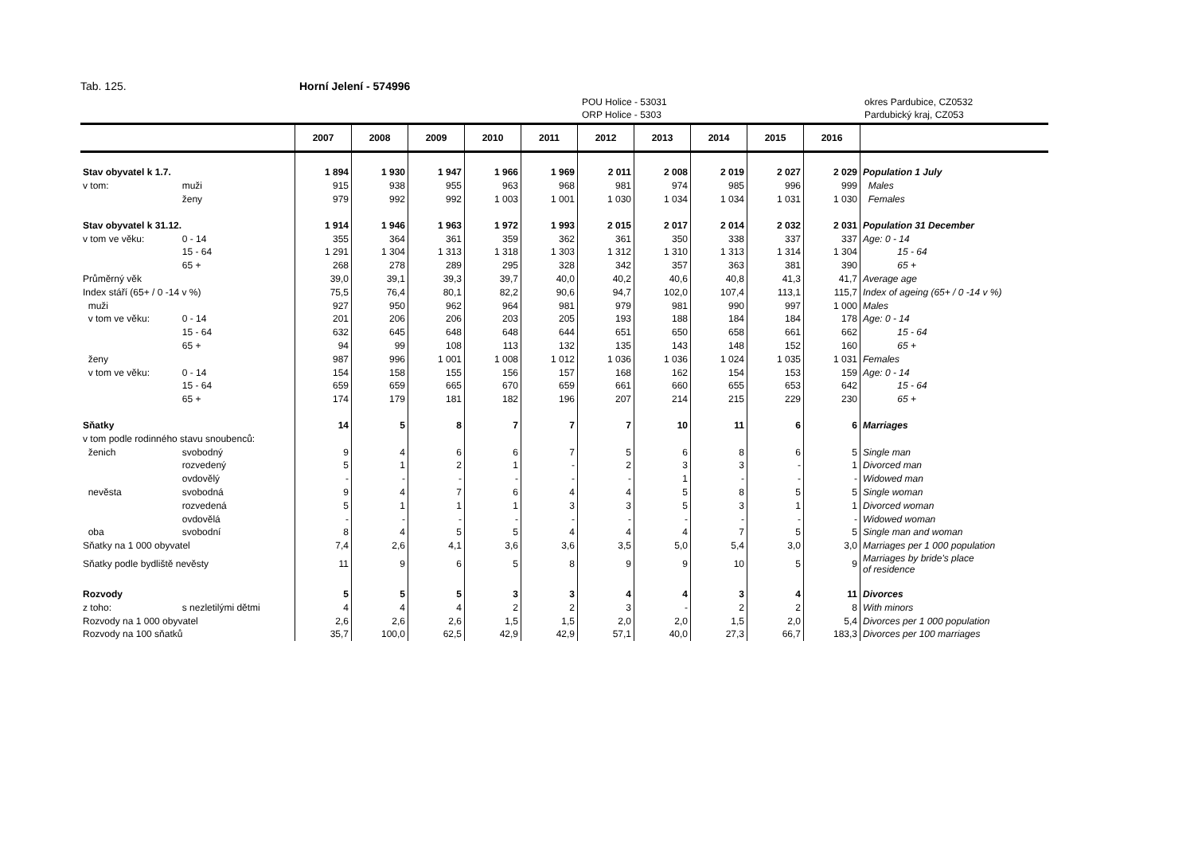Tab. 125. Horní Jelení - 574996
POU Holice - 53031
ORP Holice - 5303
okres Pardubice, CZ0532
Pardubický kraj, CZ053
| | | 2007 | 2008 | 2009 | 2010 | 2011 | 2012 | 2013 | 2014 | 2015 | 2016 | |
| --- | --- | --- | --- | --- | --- | --- | --- | --- | --- | --- | --- | --- |
| Stav obyvatel k 1.7. | | 1 894 | 1 930 | 1 947 | 1 966 | 1 969 | 2 011 | 2 008 | 2 019 | 2 027 | 2 029 | Population 1 July |
| v tom: | muži | 915 | 938 | 955 | 963 | 968 | 981 | 974 | 985 | 996 | 999 | Males |
| | ženy | 979 | 992 | 992 | 1 003 | 1 001 | 1 030 | 1 034 | 1 034 | 1 031 | 1 030 | Females |
| Stav obyvatel k 31.12. | | 1 914 | 1 946 | 1 963 | 1 972 | 1 993 | 2 015 | 2 017 | 2 014 | 2 032 | 2 031 | Population 31 December |
| v tom ve věku: | 0 - 14 | 355 | 364 | 361 | 359 | 362 | 361 | 350 | 338 | 337 | 337 | Age: 0 - 14 |
| | 15 - 64 | 1 291 | 1 304 | 1 313 | 1 318 | 1 303 | 1 312 | 1 310 | 1 313 | 1 314 | 1 304 | 15 - 64 |
| | 65 + | 268 | 278 | 289 | 295 | 328 | 342 | 357 | 363 | 381 | 390 | 65 + |
| Průměrný věk | | 39,0 | 39,1 | 39,3 | 39,7 | 40,0 | 40,2 | 40,6 | 40,8 | 41,3 | 41,7 | Average age |
| Index stáří (65+ / 0 -14 v %) | | 75,5 | 76,4 | 80,1 | 82,2 | 90,6 | 94,7 | 102,0 | 107,4 | 113,1 | 115,7 | Index of ageing (65+ / 0 -14 v %) |
| muži | | 927 | 950 | 962 | 964 | 981 | 979 | 981 | 990 | 997 | 1 000 | Males |
| v tom ve věku: | 0 - 14 | 201 | 206 | 206 | 203 | 205 | 193 | 188 | 184 | 184 | 178 | Age: 0 - 14 |
| | 15 - 64 | 632 | 645 | 648 | 648 | 644 | 651 | 650 | 658 | 661 | 662 | 15 - 64 |
| | 65 + | 94 | 99 | 108 | 113 | 132 | 135 | 143 | 148 | 152 | 160 | 65 + |
| ženy | | 987 | 996 | 1 001 | 1 008 | 1 012 | 1 036 | 1 036 | 1 024 | 1 035 | 1 031 | Females |
| v tom ve věku: | 0 - 14 | 154 | 158 | 155 | 156 | 157 | 168 | 162 | 154 | 153 | 159 | Age: 0 - 14 |
| | 15 - 64 | 659 | 659 | 665 | 670 | 659 | 661 | 660 | 655 | 653 | 642 | 15 - 64 |
| | 65 + | 174 | 179 | 181 | 182 | 196 | 207 | 214 | 215 | 229 | 230 | 65 + |
| Sňatky | | 14 | 5 | 8 | 7 | 7 | 7 | 10 | 11 | 6 | 6 | Marriages |
| v tom podle rodinného stavu snoubenců: | | | | | | | | | | | | |
| ženich | svobodný | 9 | 4 | 6 | 6 | 7 | 5 | 6 | 8 | 6 | 5 | Single man |
| | rozvedený | 5 | 1 | 2 | 1 | - | 2 | 3 | 3 | - | 1 | Divorced man |
| | ovdovělý | - | - | - | - | - | - | 1 | - | - | - | Widowed man |
| nevěsta | svobodná | 9 | 4 | 7 | 6 | 4 | 4 | 5 | 8 | 5 | 5 | Single woman |
| | rozvedená | 5 | 1 | 1 | 1 | 3 | 3 | 5 | 3 | 1 | 1 | Divorced woman |
| | ovdovělá | - | - | - | - | - | - | - | - | - | - | Widowed woman |
| oba | svobodní | 8 | 4 | 5 | 5 | 4 | 4 | 4 | 7 | 5 | 5 | Single man and woman |
| Sňatky na 1 000 obyvatel | | 7,4 | 2,6 | 4,1 | 3,6 | 3,6 | 3,5 | 5,0 | 5,4 | 3,0 | 3,0 | Marriages per 1 000 population |
| Sňatky podle bydliště nevěsty | | 11 | 9 | 6 | 5 | 8 | 9 | 9 | 10 | 5 | 9 | Marriages by bride's place of residence |
| Rozvody | | 5 | 5 | 5 | 3 | 3 | 4 | 4 | 3 | 4 | 11 | Divorces |
| z toho: | s nezletilými dětmi | 4 | 4 | 4 | 2 | 2 | 3 | - | 2 | 2 | 8 | With minors |
| Rozvody na 1 000 obyvatel | | 2,6 | 2,6 | 2,6 | 1,5 | 1,5 | 2,0 | 2,0 | 1,5 | 2,0 | 5,4 | Divorces per 1 000 population |
| Rozvody na 100 sňatků | | 35,7 | 100,0 | 62,5 | 42,9 | 42,9 | 57,1 | 40,0 | 27,3 | 66,7 | 183,3 | Divorces per 100 marriages |